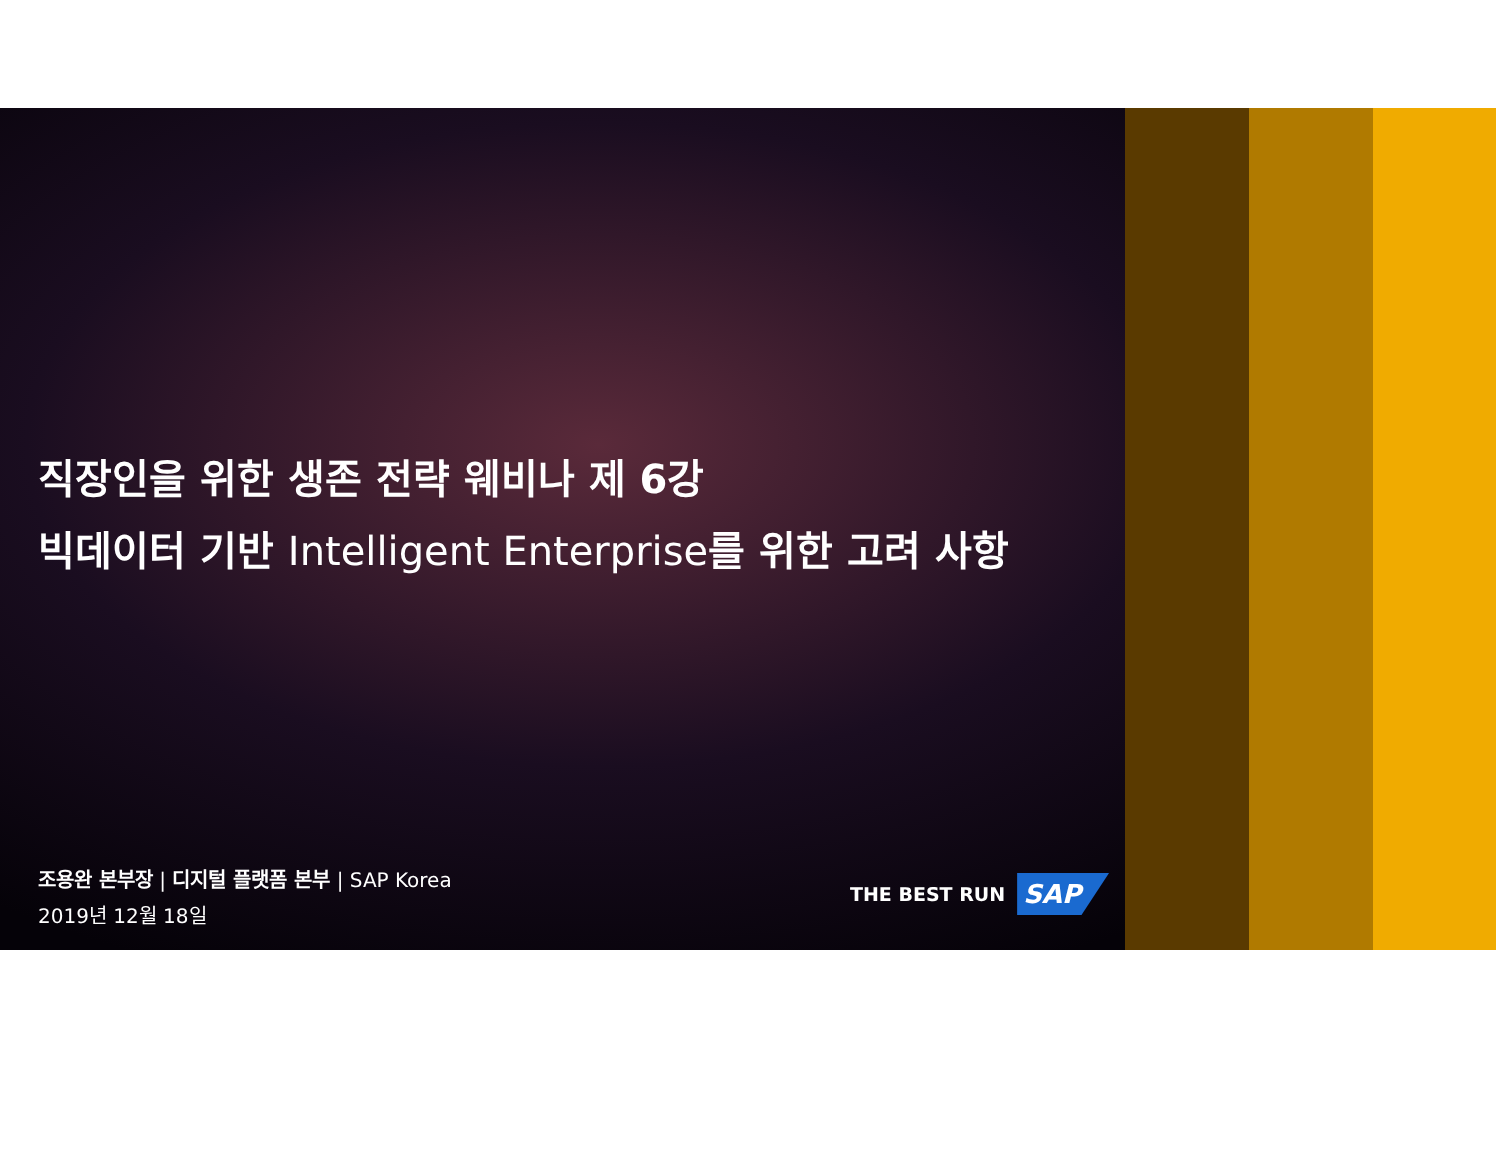직장인을 위한 생존 전략 웨비나 제 6강
빅데이터 기반 Intelligent Enterprise를 위한 고려 사항
조용완 본부장 | 디지털 플랫폼 본부 | SAP Korea
2019년 12월 18일
THE BEST RUN SAP